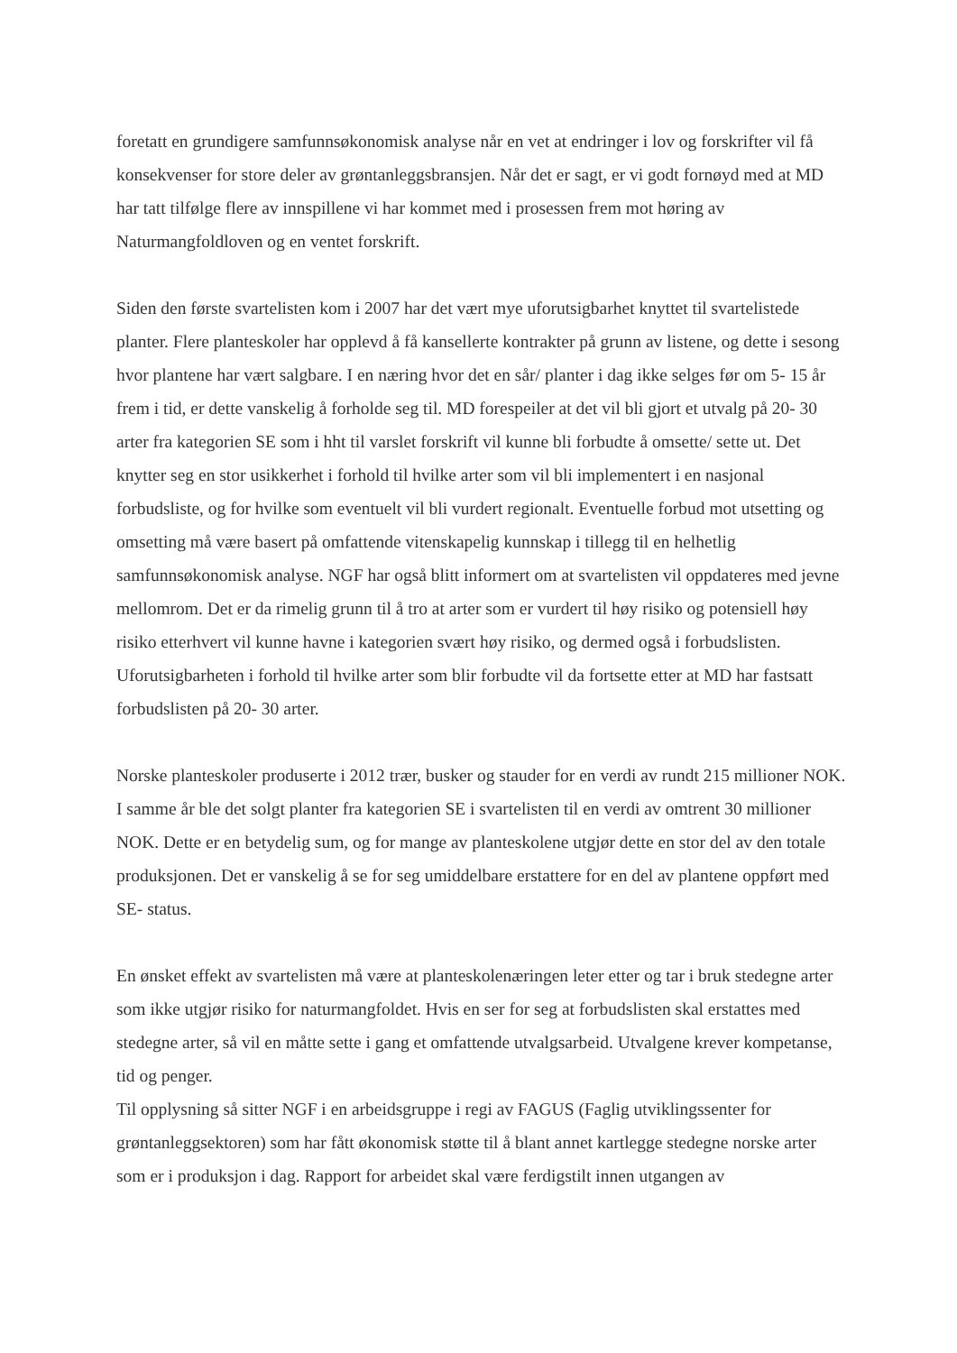foretatt en grundigere samfunnsøkonomisk analyse når en vet at endringer i lov og forskrifter vil få konsekvenser for store deler av grøntanleggsbransjen. Når det er sagt, er vi godt fornøyd med at MD har tatt tilfølge flere av innspillene vi har kommet med i prosessen frem mot høring av Naturmangfoldloven og en ventet forskrift.
Siden den første svartelisten kom i 2007 har det vært mye uforutsigbarhet knyttet til svartelistede planter. Flere planteskoler har opplevd å få kansellerte kontrakter på grunn av listene, og dette i sesong hvor plantene har vært salgbare. I en næring hvor det en sår/ planter i dag ikke selges før om 5- 15 år frem i tid, er dette vanskelig å forholde seg til. MD forespeiler at det vil bli gjort et utvalg på 20- 30 arter fra kategorien SE som i hht til varslet forskrift vil kunne bli forbudte å omsette/ sette ut. Det knytter seg en stor usikkerhet i forhold til hvilke arter som vil bli implementert i en nasjonal forbudsliste, og for hvilke som eventuelt vil bli vurdert regionalt. Eventuelle forbud mot utsetting og omsetting må være basert på omfattende vitenskapelig kunnskap i tillegg til en helhetlig samfunnsøkonomisk analyse. NGF har også blitt informert om at svartelisten vil oppdateres med jevne mellomrom. Det er da rimelig grunn til å tro at arter som er vurdert til høy risiko og potensiell høy risiko etterhvert vil kunne havne i kategorien svært høy risiko, og dermed også i forbudslisten. Uforutsigbarheten i forhold til hvilke arter som blir forbudte vil da fortsette etter at MD har fastsatt forbudslisten på 20- 30 arter.
Norske planteskoler produserte i 2012 trær, busker og stauder for en verdi av rundt 215 millioner NOK. I samme år ble det solgt planter fra kategorien SE i svartelisten til en verdi av omtrent 30 millioner NOK. Dette er en betydelig sum, og for mange av planteskolene utgjør dette en stor del av den totale produksjonen. Det er vanskelig å se for seg umiddelbare erstattere for en del av plantene oppført med SE- status.
En ønsket effekt av svartelisten må være at planteskolenæringen leter etter og tar i bruk stedegne arter som ikke utgjør risiko for naturmangfoldet. Hvis en ser for seg at forbudslisten skal erstattes med stedegne arter, så vil en måtte sette i gang et omfattende utvalgsarbeid. Utvalgene krever kompetanse, tid og penger.
Til opplysning så sitter NGF i en arbeidsgruppe i regi av FAGUS (Faglig utviklingssenter for grøntanleggsektoren) som har fått økonomisk støtte til å blant annet kartlegge stedegne norske arter som er i produksjon i dag. Rapport for arbeidet skal være ferdigstilt innen utgangen av